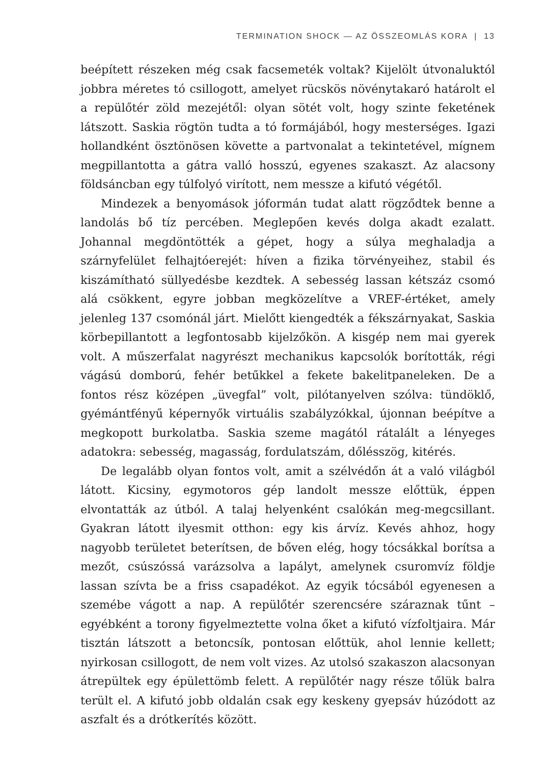TERMINATION SHOCK — AZ ÖSSZEOMLÁS KORA | 13
beépített részeken még csak facsemeték voltak? Kijelölt útvonaluktól jobbra méretes tó csillogott, amelyet rücskös növénytakaró határolt el a repülőtér zöld mezejétől: olyan sötét volt, hogy szinte feketének látszott. Saskia rögtön tudta a tó formájából, hogy mesterséges. Igazi hollandként ösztönösen követte a partvonalat a tekintetével, mígnem megpillantotta a gátra valló hosszú, egyenes szakaszt. Az alacsony földsáncban egy túlfolyó virított, nem messze a kifutó végétől.
Mindezek a benyomások jóformán tudat alatt rögződtek benne a landolás bő tíz percében. Meglepően kevés dolga akadt ezalatt. Johannal megdöntötték a gépet, hogy a súlya meghaladja a szárnyfelület felhajtóerejét: híven a fizika törvényeihez, stabil és kiszámítható süllyedésbe kezdtek. A sebesség lassan kétszáz csomó alá csökkent, egyre jobban megközelítve a VREF-értéket, amely jelenleg 137 csomónál járt. Mielőtt kiengedték a fékszárnyakat, Saskia körbepillantott a legfontosabb kijelzőkön. A kisgép nem mai gyerek volt. A műszerfalat nagyrészt mechanikus kapcsolók borították, régi vágású domború, fehér betűkkel a fekete bakelitpaneleken. De a fontos rész középen „üvegfal” volt, pilótanyelven szólva: tündöklő, gyémántfényű képernyők virtuális szabályzókkal, újonnan beépítve a megkopott burkolatba. Saskia szeme magától rátalált a lényeges adatokra: sebesség, magasság, fordulatszám, dőlésszög, kitérés.
De legalább olyan fontos volt, amit a szélvédőn át a való világból látott. Kicsiny, egymotoros gép landolt messze előttük, éppen elvontatták az útból. A talaj helyenként csalókán meg-megcsillant. Gyakran látott ilyesmit otthon: egy kis árvíz. Kevés ahhoz, hogy nagyobb területet beterítsen, de bőven elég, hogy tócsákkal borítsa a mezőt, csúszóssá varázsolva a lapályt, amelynek csuromvíz földje lassan szívta be a friss csapadékot. Az egyik tócsából egyenesen a szemébe vágott a nap. A repülőtér szerencsére száraznak tűnt – egyébként a torony figyelmeztette volna őket a kifutó vízfoltjaira. Már tisztán látszott a betoncsík, pontosan előttük, ahol lennie kellett; nyirkosan csillogott, de nem volt vizes. Az utolsó szakaszon alacsonyan átrepültek egy épülettömb felett. A repülőtér nagy része tőlük balra terült el. A kifutó jobb oldalán csak egy keskeny gyepsáv húzódott az aszfalt és a drótkerítés között.